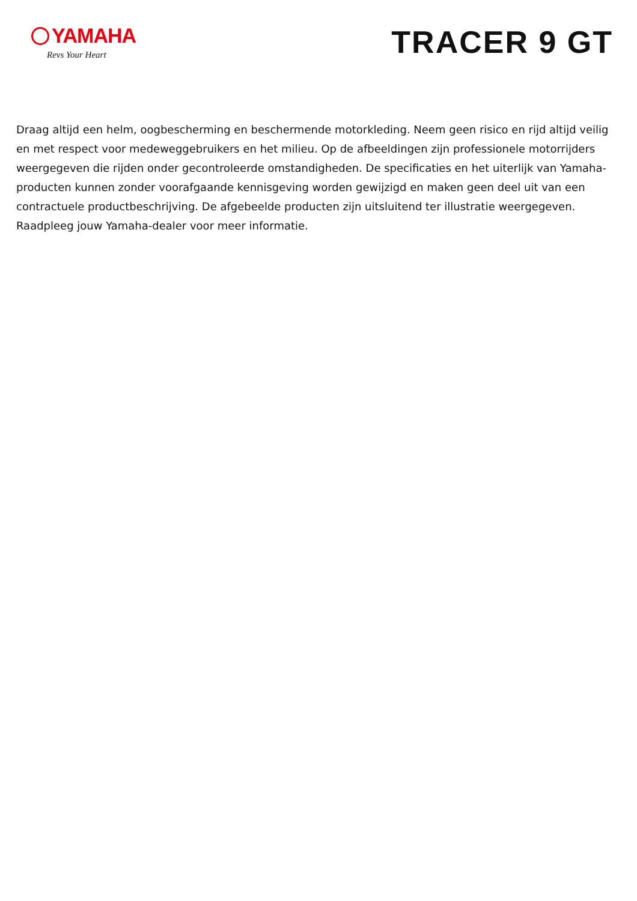YAMAHA
Revs Your Heart
TRACER 9 GT
Draag altijd een helm, oogbescherming en beschermende motorkleding. Neem geen risico en rijd altijd veilig en met respect voor medeweggebruikers en het milieu. Op de afbeeldingen zijn professionele motorrijders weergegeven die rijden onder gecontroleerde omstandigheden. De specificaties en het uiterlijk van Yamaha-producten kunnen zonder voorafgaande kennisgeving worden gewijzigd en maken geen deel uit van een contractuele productbeschrijving. De afgebeelde producten zijn uitsluitend ter illustratie weergegeven. Raadpleeg jouw Yamaha-dealer voor meer informatie.